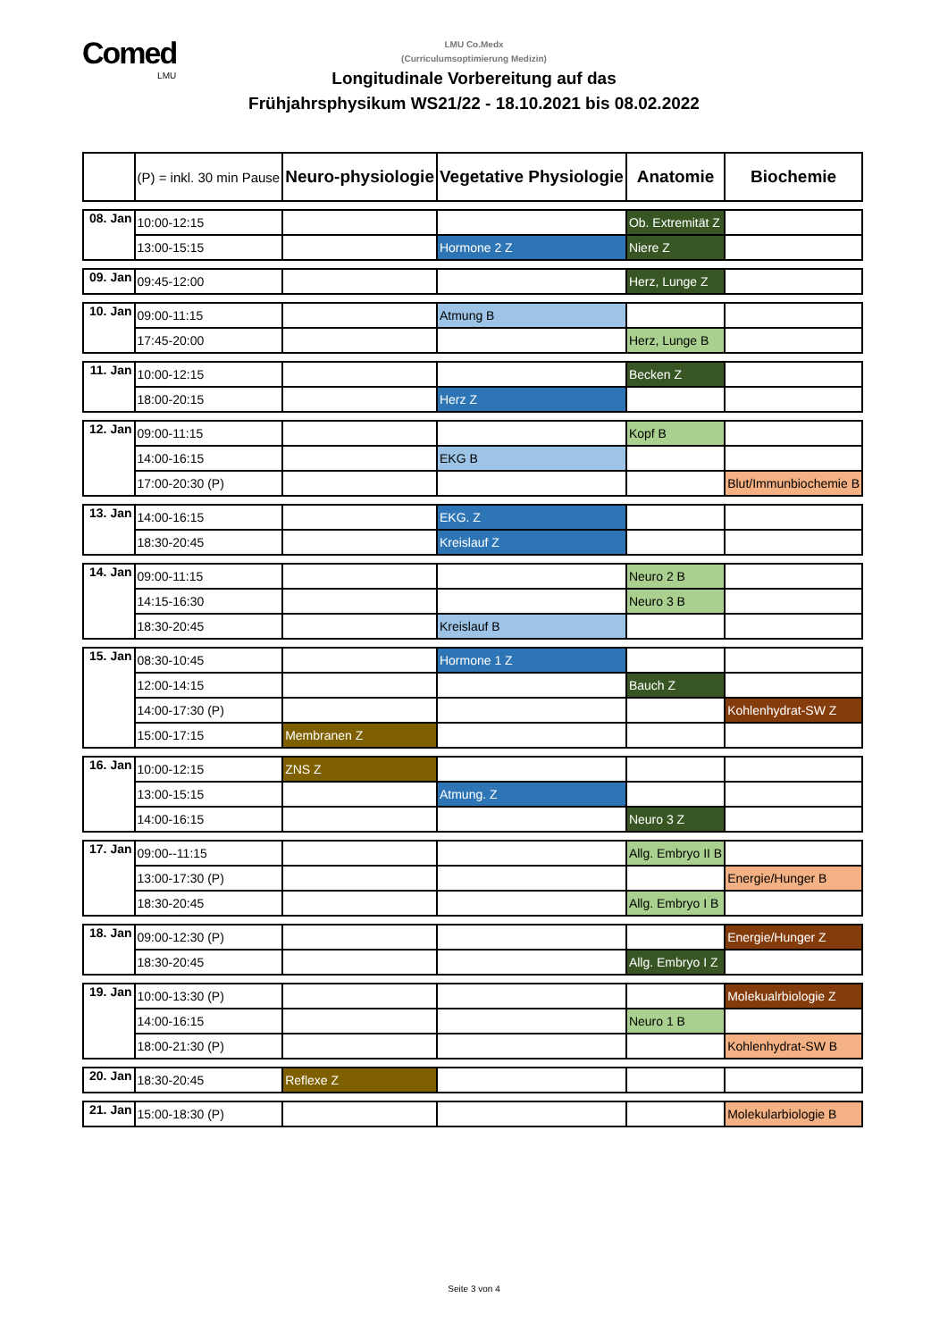Comed
LMU
LMU Co.Medx
(Curriculumsoptimierung Medizin)
Longitudinale Vorbereitung auf das
Frühjahrsphysikum WS21/22 - 18.10.2021 bis 08.02.2022
| | (P) = inkl. 30 min Pause | Neuro-physiologie | Vegetative Physiologie | Anatomie | Biochemie |
| --- | --- | --- | --- | --- | --- |
| 08. Jan | 10:00-12:15 | | | Ob. Extremität Z | |
| | 13:00-15:15 | | Hormone 2 Z | Niere Z | |
| 09. Jan | 09:45-12:00 | | | Herz, Lunge Z | |
| 10. Jan | 09:00-11:15 | | Atmung B | | |
| | 17:45-20:00 | | | Herz, Lunge B | |
| 11. Jan | 10:00-12:15 | | | Becken Z | |
| | 18:00-20:15 | | Herz Z | | |
| 12. Jan | 09:00-11:15 | | | Kopf B | |
| | 14:00-16:15 | | EKG B | | |
| | 17:00-20:30 (P) | | | | Blut/Immunbiochemie B |
| 13. Jan | 14:00-16:15 | | EKG. Z | | |
| | 18:30-20:45 | | Kreislauf Z | | |
| 14. Jan | 09:00-11:15 | | | Neuro 2 B | |
| | 14:15-16:30 | | | Neuro 3 B | |
| | 18:30-20:45 | | Kreislauf B | | |
| 15. Jan | 08:30-10:45 | | Hormone 1 Z | | |
| | 12:00-14:15 | | | Bauch Z | |
| | 14:00-17:30 (P) | | | | Kohlenhydrat-SW Z |
| | 15:00-17:15 | Membranen Z | | | |
| 16. Jan | 10:00-12:15 | ZNS Z | | | |
| | 13:00-15:15 | | Atmung. Z | | |
| | 14:00-16:15 | | | Neuro 3 Z | |
| 17. Jan | 09:00--11:15 | | | Allg. Embryo II B | |
| | 13:00-17:30 (P) | | | | Energie/Hunger B |
| | 18:30-20:45 | | | Allg. Embryo I B | |
| 18. Jan | 09:00-12:30 (P) | | | | Energie/Hunger Z |
| | 18:30-20:45 | | | Allg. Embryo I Z | |
| 19. Jan | 10:00-13:30 (P) | | | | Molekualrbiologie Z |
| | 14:00-16:15 | | | Neuro 1 B | |
| | 18:00-21:30 (P) | | | | Kohlenhydrat-SW B |
| 20. Jan | 18:30-20:45 | Reflexe Z | | | |
| 21. Jan | 15:00-18:30 (P) | | | | Molekularbiologie B |
Seite 3 von 4